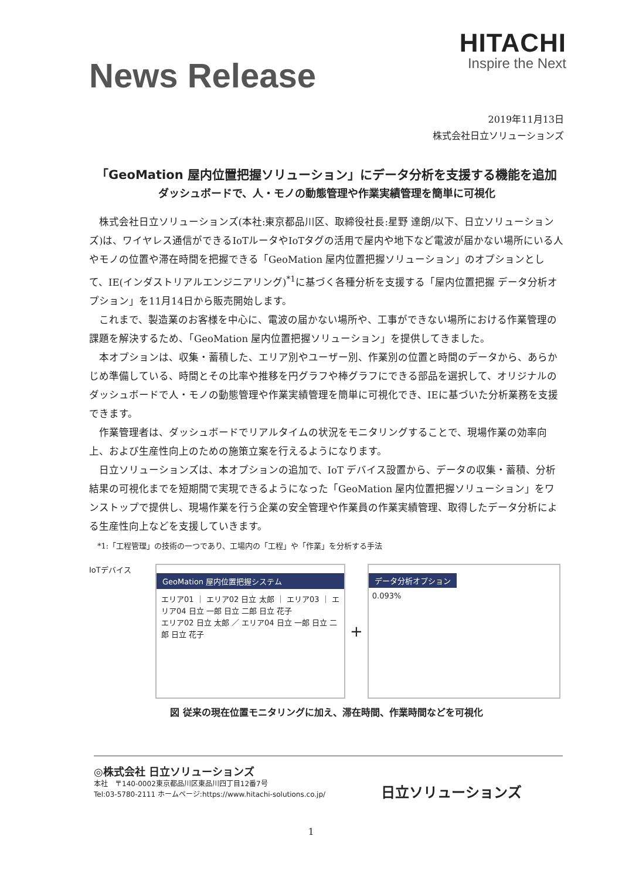HITACHI
Inspire the Next
News Release
2019年11月13日
株式会社日立ソリューションズ
「GeoMation 屋内位置把握ソリューション」にデータ分析を支援する機能を追加
ダッシュボードで、人・モノの動態管理や作業実績管理を簡単に可視化
株式会社日立ソリューションズ(本社:東京都品川区、取締役社長:星野 達朗/以下、日立ソリューションズ)は、ワイヤレス通信ができるIoTルータやIoTタグの活用で屋内や地下など電波が届かない場所にいる人やモノの位置や滞在時間を把握できる「GeoMation 屋内位置把握ソリューション」のオプションとして、IE(インダストリアルエンジニアリング)<sup>*1</sup>に基づく各種分析を支援する「屋内位置把握 データ分析オプション」を11月14日から販売開始します。
これまで、製造業のお客様を中心に、電波の届かない場所や、工事ができない場所における作業管理の課題を解決するため、「GeoMation 屋内位置把握ソリューション」を提供してきました。
本オプションは、収集・蓄積した、エリア別やユーザー別、作業別の位置と時間のデータから、あらかじめ準備している、時間とその比率や推移を円グラフや棒グラフにできる部品を選択して、オリジナルのダッシュボードで人・モノの動態管理や作業実績管理を簡単に可視化でき、IEに基づいた分析業務を支援できます。
作業管理者は、ダッシュボードでリアルタイムの状況をモニタリングすることで、現場作業の効率向上、および生産性向上のための施策立案を行えるようになります。
日立ソリューションズは、本オプションの追加で、IoT デバイス設置から、データの収集・蓄積、分析結果の可視化までを短期間で実現できるようになった「GeoMation 屋内位置把握ソリューション」をワンストップで提供し、現場作業を行う企業の安全管理や作業員の作業実績管理、取得したデータ分析による生産性向上などを支援していきます。
*1:「工程管理」の技術の一つであり、工場内の「工程」や「作業」を分析する手法
IoTデバイス
GeoMation 屋内位置把握システム
エリア01 ｜ エリア02 日立 太郎 ｜ エリア03 ｜ エリア04 日立 一郎 日立 二郎 日立 花子
エリア02 日立 太郎 ／ エリア04 日立 一郎 日立 二郎 日立 花子
+
データ分析オプション
0.093%
図 従来の現在位置モニタリングに加え、滞在時間、作業時間などを可視化
◎株式会社 日立ソリューションズ
本社　〒140-0002東京都品川区東品川四丁目12番7号
Tel:03-5780-2111 ホームページ:https://www.hitachi-solutions.co.jp/
日立ソリューションズ
1